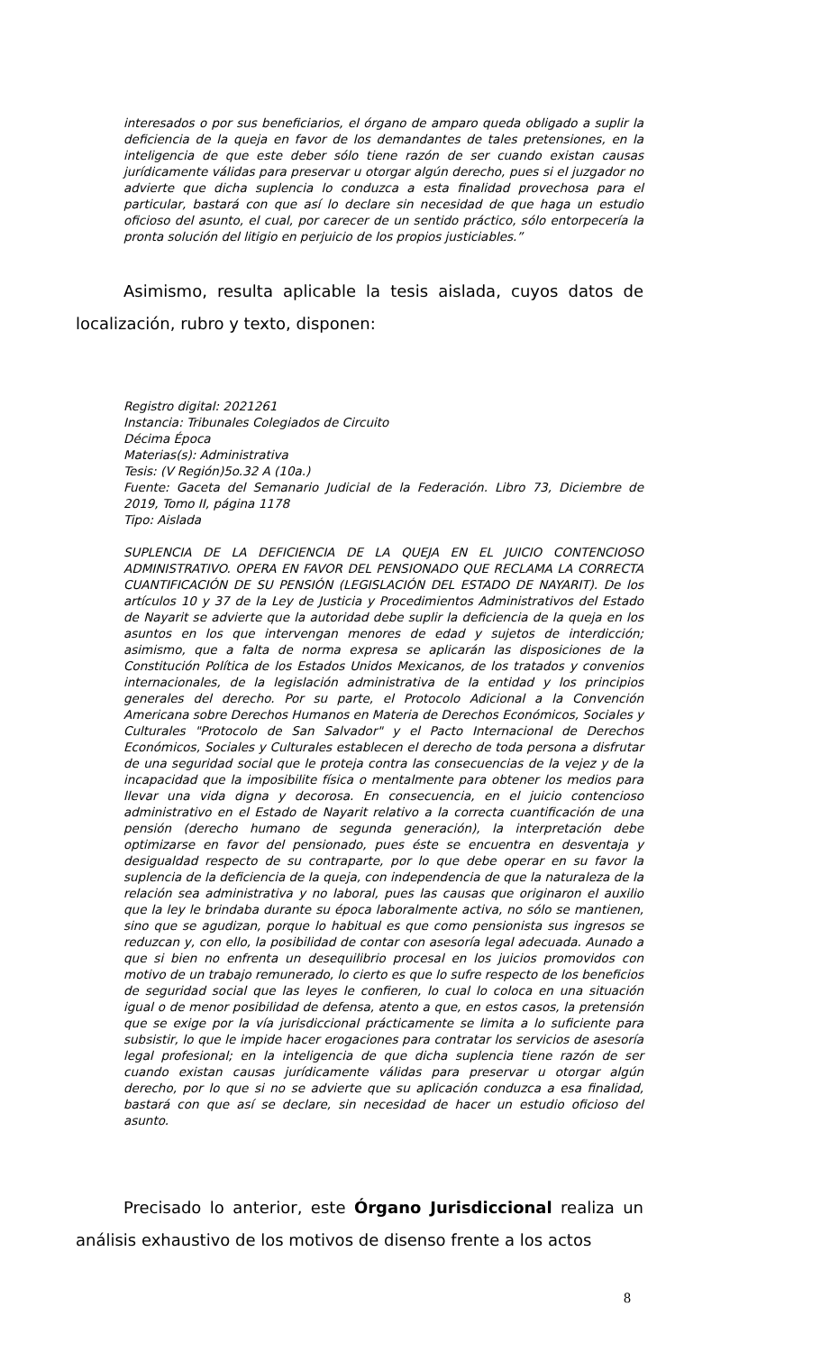interesados o por sus beneficiarios, el órgano de amparo queda obligado a suplir la deficiencia de la queja en favor de los demandantes de tales pretensiones, en la inteligencia de que este deber sólo tiene razón de ser cuando existan causas jurídicamente válidas para preservar u otorgar algún derecho, pues si el juzgador no advierte que dicha suplencia lo conduzca a esta finalidad provechosa para el particular, bastará con que así lo declare sin necesidad de que haga un estudio oficioso del asunto, el cual, por carecer de un sentido práctico, sólo entorpecería la pronta solución del litigio en perjuicio de los propios justiciables.”
Asimismo, resulta aplicable la tesis aislada, cuyos datos de localización, rubro y texto, disponen:
Registro digital: 2021261
Instancia: Tribunales Colegiados de Circuito
Décima Época
Materias(s): Administrativa
Tesis: (V Región)5o.32 A (10a.)
Fuente: Gaceta del Semanario Judicial de la Federación. Libro 73, Diciembre de 2019, Tomo II, página 1178
Tipo: Aislada
SUPLENCIA DE LA DEFICIENCIA DE LA QUEJA EN EL JUICIO CONTENCIOSO ADMINISTRATIVO. OPERA EN FAVOR DEL PENSIONADO QUE RECLAMA LA CORRECTA CUANTIFICACIÓN DE SU PENSIÓN (LEGISLACIÓN DEL ESTADO DE NAYARIT). De los artículos 10 y 37 de la Ley de Justicia y Procedimientos Administrativos del Estado de Nayarit se advierte que la autoridad debe suplir la deficiencia de la queja en los asuntos en los que intervengan menores de edad y sujetos de interdicción; asimismo, que a falta de norma expresa se aplicarán las disposiciones de la Constitución Política de los Estados Unidos Mexicanos, de los tratados y convenios internacionales, de la legislación administrativa de la entidad y los principios generales del derecho. Por su parte, el Protocolo Adicional a la Convención Americana sobre Derechos Humanos en Materia de Derechos Económicos, Sociales y Culturales "Protocolo de San Salvador" y el Pacto Internacional de Derechos Económicos, Sociales y Culturales establecen el derecho de toda persona a disfrutar de una seguridad social que le proteja contra las consecuencias de la vejez y de la incapacidad que la imposibilite física o mentalmente para obtener los medios para llevar una vida digna y decorosa. En consecuencia, en el juicio contencioso administrativo en el Estado de Nayarit relativo a la correcta cuantificación de una pensión (derecho humano de segunda generación), la interpretación debe optimizarse en favor del pensionado, pues éste se encuentra en desventaja y desigualdad respecto de su contraparte, por lo que debe operar en su favor la suplencia de la deficiencia de la queja, con independencia de que la naturaleza de la relación sea administrativa y no laboral, pues las causas que originaron el auxilio que la ley le brindaba durante su época laboralmente activa, no sólo se mantienen, sino que se agudizan, porque lo habitual es que como pensionista sus ingresos se reduzcan y, con ello, la posibilidad de contar con asesoría legal adecuada. Aunado a que si bien no enfrenta un desequilibrio procesal en los juicios promovidos con motivo de un trabajo remunerado, lo cierto es que lo sufre respecto de los beneficios de seguridad social que las leyes le confieren, lo cual lo coloca en una situación igual o de menor posibilidad de defensa, atento a que, en estos casos, la pretensión que se exige por la vía jurisdiccional prácticamente se limita a lo suficiente para subsistir, lo que le impide hacer erogaciones para contratar los servicios de asesoría legal profesional; en la inteligencia de que dicha suplencia tiene razón de ser cuando existan causas jurídicamente válidas para preservar u otorgar algún derecho, por lo que si no se advierte que su aplicación conduzca a esa finalidad, bastará con que así se declare, sin necesidad de hacer un estudio oficioso del asunto.
Precisado lo anterior, este Órgano Jurisdiccional realiza un análisis exhaustivo de los motivos de disenso frente a los actos
8